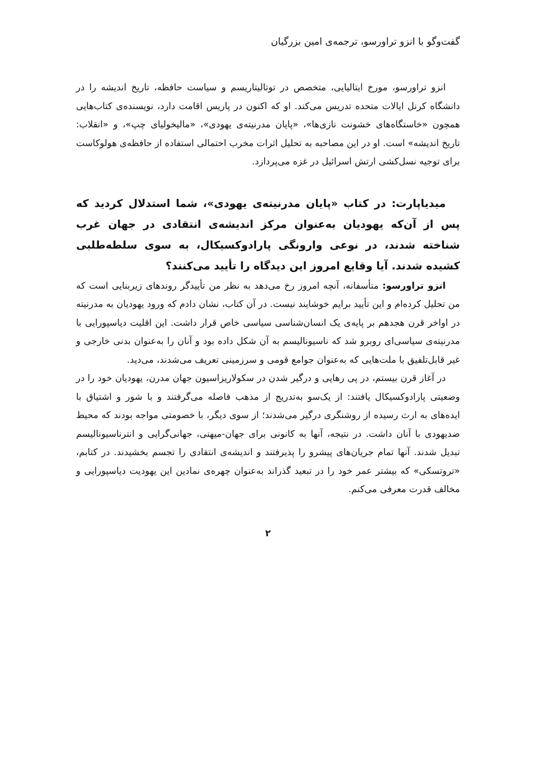گفت‌وگو با انزو تراورسو، ترجمه‌ی امین بزرگیان
انزو تراورسو، مورخ ایتالیایی، متخصص در توتالیتاریسم و سیاست حافظه، تاریخ اندیشه را در دانشگاه کرنل ایالات متحده تدریس می‌کند. او که اکنون در پاریس اقامت دارد، نویسنده‌ی کتاب‌هایی همچون «خاستگاه‌های خشونت نازی‌ها»، «پایان مدرنیته‌ی یهودی»، «مالیخولیای چپ»، و «انقلاب: تاریخ اندیشه» است. او در این مصاحبه به تحلیل اثرات مخرب احتمالی استفاده از حافظه‌ی هولوکاست برای توجیه نسل‌کشی ارتش اسرائیل در غزه می‌پردازد.
میدیاپارت: در کتاب «پایان مدرنیته‌ی یهودی»، شما استدلال کردید که پس از آن‌که یهودیان به‌عنوان مرکز اندیشه‌ی انتقادی در جهان غرب شناخته شدند، در نوعی وارونگی پارادوکسیکال، به سوی سلطه‌طلبی کشیده شدند. آیا وقایع امروز این دیدگاه را تأیید می‌کنند؟
انزو تراورسو: متأسفانه، آنچه امروز رخ می‌دهد به نظر من تأییدگر روندهای زیربنایی است که من تحلیل کرده‌ام و این تأیید برایم خوشایند نیست. در آن کتاب، نشان دادم که ورود یهودیان به مدرنیته در اواخر قرن هجدهم بر پایه‌ی یک انسان‌شناسی سیاسی خاص قرار داشت. این اقلیت دیاسپورایی با مدرنیته‌ی سیاسی‌ای روبرو شد که ناسیونالیسم به آن شکل داده بود و آنان را به‌عنوان بدنی خارجی و غیر قابل‌تلفیق با ملت‌هایی که به‌عنوان جوامع قومی و سرزمینی تعریف می‌شدند، می‌دید.
در آغاز قرن بیستم، در پی رهایی و درگیر شدن در سکولاریزاسیون جهان مدرن، یهودیان خود را در وضعیتی پارادوکسیکال یافتند: از یک‌سو به‌تدریج از مذهب فاصله می‌گرفتند و با شور و اشتیاق با ایده‌های به ارث رسیده از روشنگری درگیر می‌شدند؛ از سوی دیگر، با خصومتی مواجه بودند که محیط ضدیهودی با آنان داشت. در نتیجه، آنها به کانونی برای جهان-میهنی، جهانی‌گرایی و انترناسیونالیسم تبدیل شدند. آنها تمام جریان‌های پیشرو را پذیرفتند و اندیشه‌ی انتقادی را تجسم بخشیدند. در کتابم، «تروتسکی» که بیشتر عمر خود را در تبعید گذراند به‌عنوان چهره‌ی نمادین این یهودیت دیاسپورایی و مخالف قدرت معرفی می‌کنم.
۲